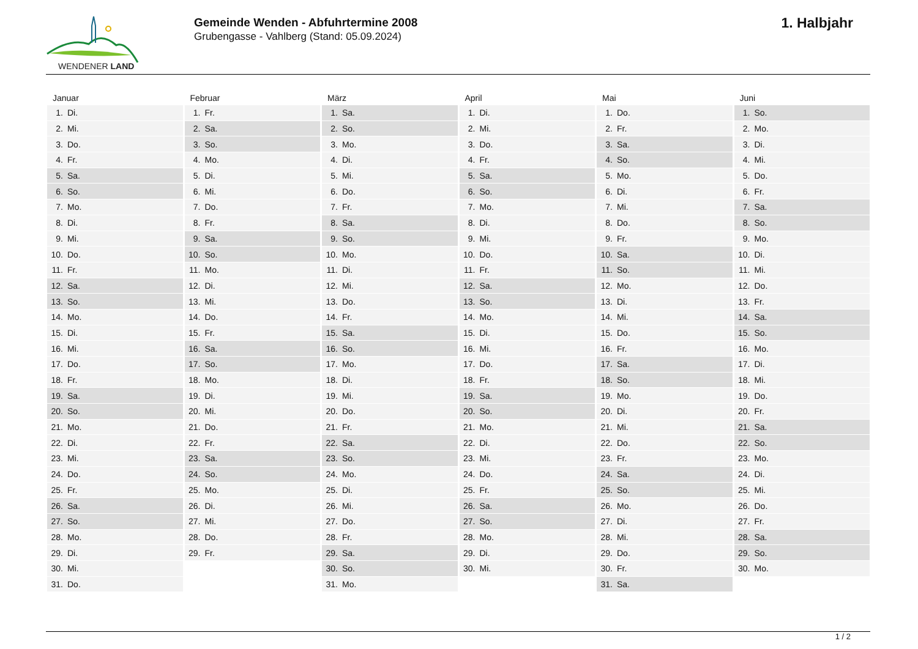WENDENER LAND
Gemeinde Wenden - Abfuhrtermine 2008
Grubengasse - Vahlberg (Stand: 05.09.2024)
1. Halbjahr
| Januar | Februar | März | April | Mai | Juni |
| --- | --- | --- | --- | --- | --- |
| 1. Di. | 1. Fr. | 1. Sa. | 1. Di. | 1. Do. | 1. So. |
| 2. Mi. | 2. Sa. | 2. So. | 2. Mi. | 2. Fr. | 2. Mo. |
| 3. Do. | 3. So. | 3. Mo. | 3. Do. | 3. Sa. | 3. Di. |
| 4. Fr. | 4. Mo. | 4. Di. | 4. Fr. | 4. So. | 4. Mi. |
| 5. Sa. | 5. Di. | 5. Mi. | 5. Sa. | 5. Mo. | 5. Do. |
| 6. So. | 6. Mi. | 6. Do. | 6. So. | 6. Di. | 6. Fr. |
| 7. Mo. | 7. Do. | 7. Fr. | 7. Mo. | 7. Mi. | 7. Sa. |
| 8. Di. | 8. Fr. | 8. Sa. | 8. Di. | 8. Do. | 8. So. |
| 9. Mi. | 9. Sa. | 9. So. | 9. Mi. | 9. Fr. | 9. Mo. |
| 10. Do. | 10. So. | 10. Mo. | 10. Do. | 10. Sa. | 10. Di. |
| 11. Fr. | 11. Mo. | 11. Di. | 11. Fr. | 11. So. | 11. Mi. |
| 12. Sa. | 12. Di. | 12. Mi. | 12. Sa. | 12. Mo. | 12. Do. |
| 13. So. | 13. Mi. | 13. Do. | 13. So. | 13. Di. | 13. Fr. |
| 14. Mo. | 14. Do. | 14. Fr. | 14. Mo. | 14. Mi. | 14. Sa. |
| 15. Di. | 15. Fr. | 15. Sa. | 15. Di. | 15. Do. | 15. So. |
| 16. Mi. | 16. Sa. | 16. So. | 16. Mi. | 16. Fr. | 16. Mo. |
| 17. Do. | 17. So. | 17. Mo. | 17. Do. | 17. Sa. | 17. Di. |
| 18. Fr. | 18. Mo. | 18. Di. | 18. Fr. | 18. So. | 18. Mi. |
| 19. Sa. | 19. Di. | 19. Mi. | 19. Sa. | 19. Mo. | 19. Do. |
| 20. So. | 20. Mi. | 20. Do. | 20. So. | 20. Di. | 20. Fr. |
| 21. Mo. | 21. Do. | 21. Fr. | 21. Mo. | 21. Mi. | 21. Sa. |
| 22. Di. | 22. Fr. | 22. Sa. | 22. Di. | 22. Do. | 22. So. |
| 23. Mi. | 23. Sa. | 23. So. | 23. Mi. | 23. Fr. | 23. Mo. |
| 24. Do. | 24. So. | 24. Mo. | 24. Do. | 24. Sa. | 24. Di. |
| 25. Fr. | 25. Mo. | 25. Di. | 25. Fr. | 25. So. | 25. Mi. |
| 26. Sa. | 26. Di. | 26. Mi. | 26. Sa. | 26. Mo. | 26. Do. |
| 27. So. | 27. Mi. | 27. Do. | 27. So. | 27. Di. | 27. Fr. |
| 28. Mo. | 28. Do. | 28. Fr. | 28. Mo. | 28. Mi. | 28. Sa. |
| 29. Di. | 29. Fr. | 29. Sa. | 29. Di. | 29. Do. | 29. So. |
| 30. Mi. | | 30. So. | 30. Mi. | 30. Fr. | 30. Mo. |
| 31. Do. | | 31. Mo. | | 31. Sa. | |
1 / 2